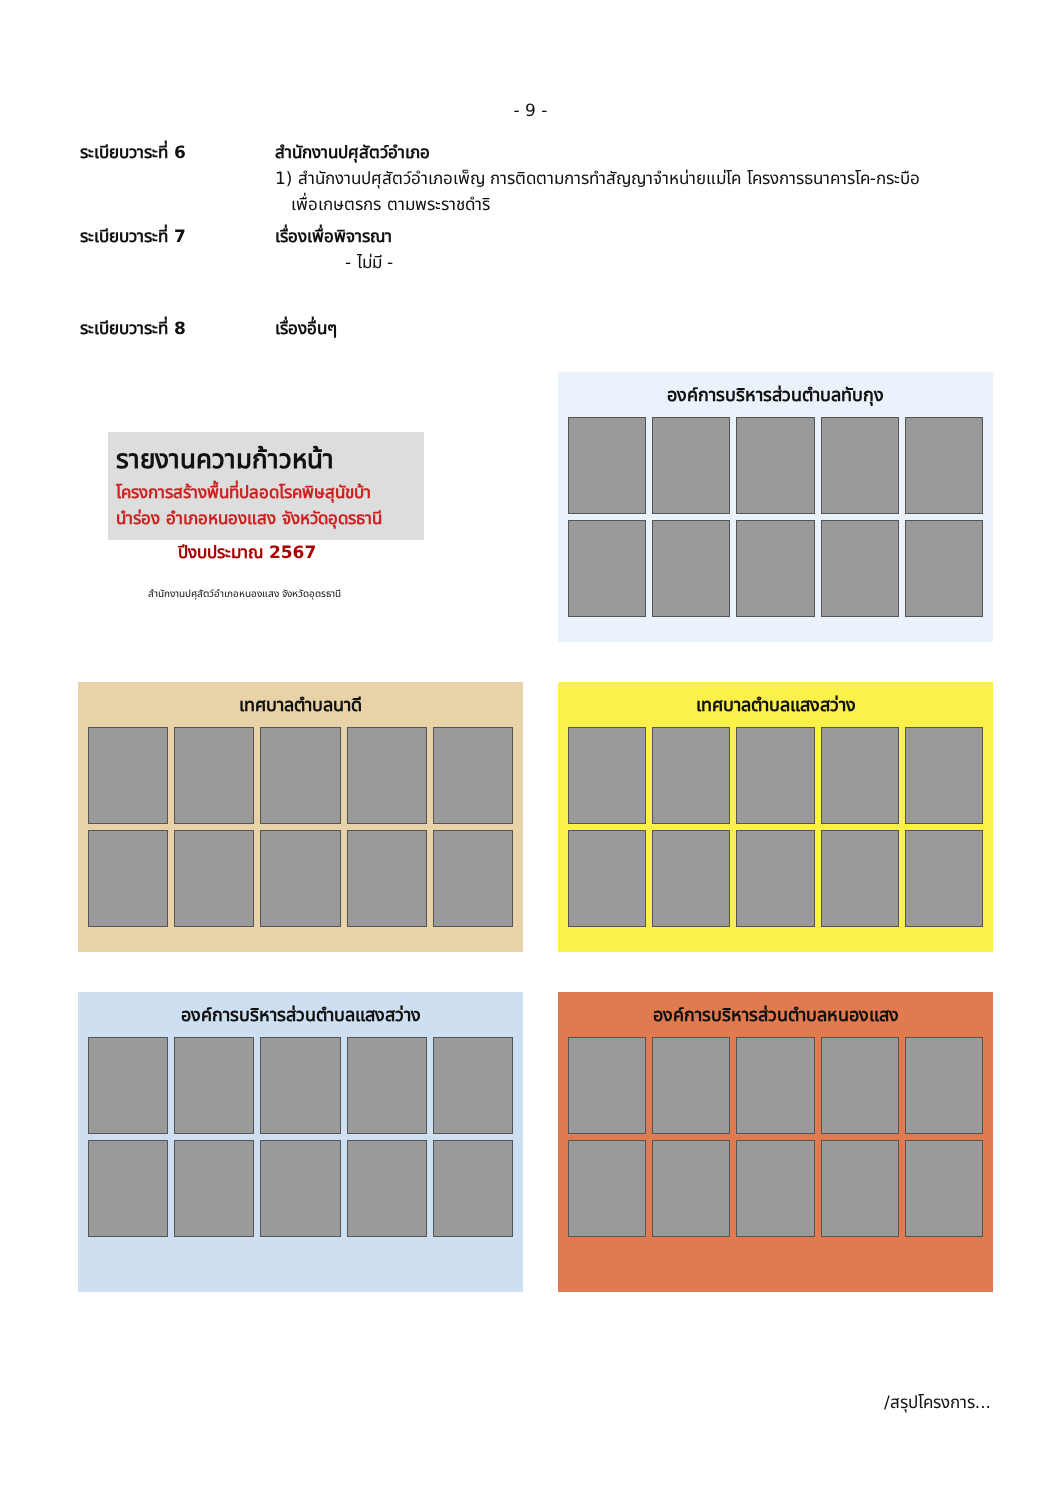- 9 -
ระเบียบวาระที่ 6 สำนักงานปศุสัตว์อำเภอ
1) สำนักงานปศุสัตว์อำเภอเพ็ญ การติดตามการทำสัญญาจำหน่ายแม่โค โครงการธนาคารโค-กระบือ
เพื่อเกษตรกร ตามพระราชดำริ
ระเบียบวาระที่ 7 เรื่องเพื่อพิจารณา
- ไม่มี -
ระเบียบวาระที่ 8 เรื่องอื่นๆ
รายงานความก้าวหน้า
โครงการสร้างพื้นที่ปลอดโรคพิษสุนัขบ้า
นำร่อง อำเภอหนองแสง จังหวัดอุดรธานี
ปีงบประมาณ 2567
สำนักงานปศุสัตว์อำเภอหนองแสง จังหวัดอุดรธานี
องค์การบริหารส่วนตำบลทับกุง
เทศบาลตำบลนาดี
เทศบาลตำบลแสงสว่าง
องค์การบริหารส่วนตำบลแสงสว่าง
องค์การบริหารส่วนตำบลหนองแสง
/สรุปโครงการ...